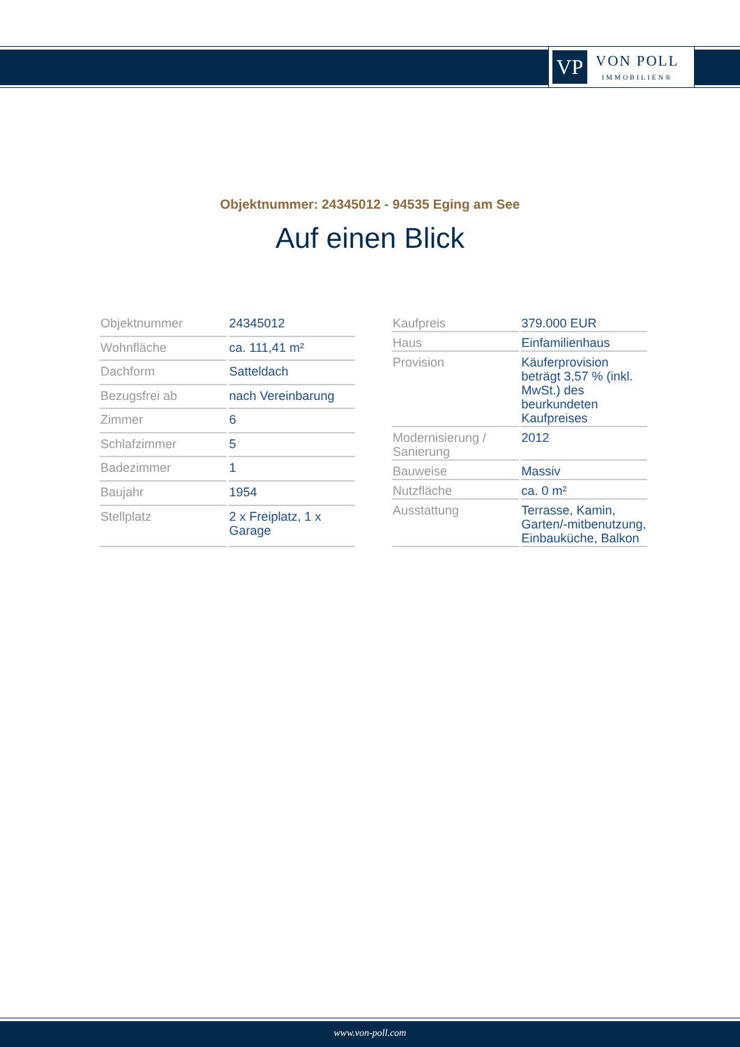VP
VON POLL
IMMOBILIEN®
Objektnummer: 24345012 - 94535 Eging am See
Auf einen Blick
| Objektnummer | 24345012 |
| Wohnfläche | ca. 111,41 m² |
| Dachform | Satteldach |
| Bezugsfrei ab | nach Vereinbarung |
| Zimmer | 6 |
| Schlafzimmer | 5 |
| Badezimmer | 1 |
| Baujahr | 1954 |
| Stellplatz | 2 x Freiplatz, 1 x Garage |
| Kaufpreis | 379.000 EUR |
| Haus | Einfamilienhaus |
| Provision | Käuferprovision beträgt 3,57 % (inkl. MwSt.) des beurkundeten Kaufpreises |
| Modernisierung / Sanierung | 2012 |
| Bauweise | Massiv |
| Nutzfläche | ca. 0 m² |
| Ausstattung | Terrasse, Kamin, Garten/-mitbenutzung, Einbauküche, Balkon |
www.von-poll.com